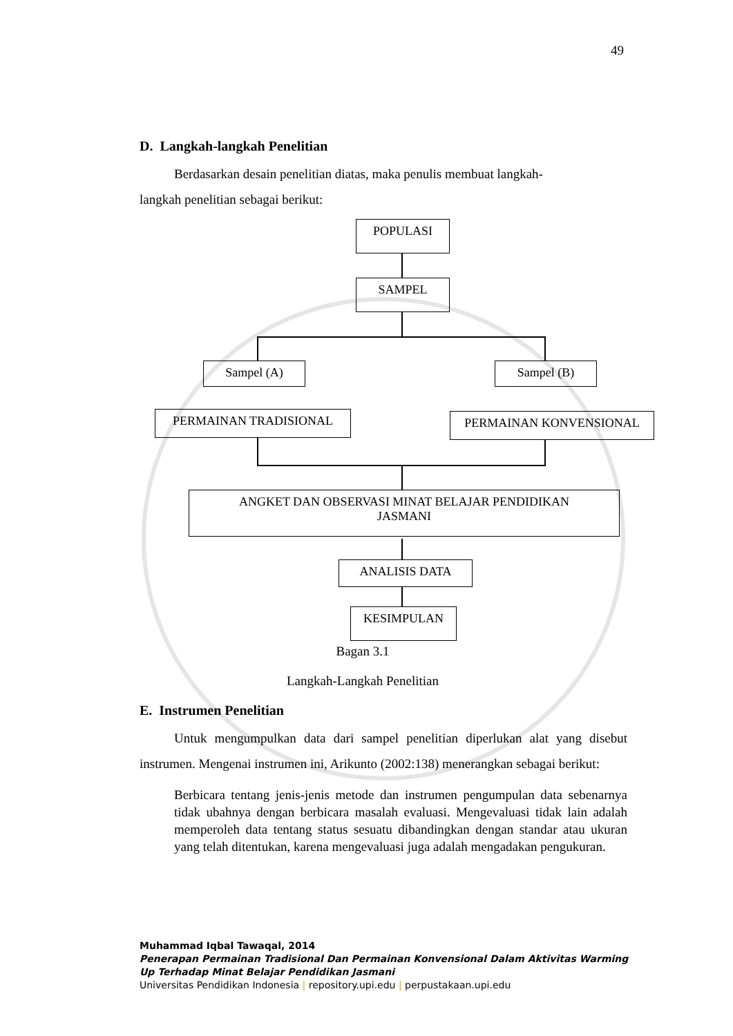49
D. Langkah-langkah Penelitian
Berdasarkan desain penelitian diatas, maka penulis membuat langkah-
langkah penelitian sebagai berikut:
POPULASI
SAMPEL
Sampel (A) Sampel (B)
PERMAINAN TRADISIONAL PERMAINAN KONVENSIONAL
ANGKET DAN OBSERVASI MINAT BELAJAR PENDIDIKAN
JASMANI
ANALISIS DATA
KESIMPULAN
Bagan 3.1
Langkah-Langkah Penelitian
E. Instrumen Penelitian
Untuk mengumpulkan data dari sampel penelitian diperlukan alat yang disebut instrumen. Mengenai instrumen ini, Arikunto (2002:138) menerangkan sebagai berikut:
Berbicara tentang jenis-jenis metode dan instrumen pengumpulan data sebenarnya tidak ubahnya dengan berbicara masalah evaluasi. Mengevaluasi tidak lain adalah memperoleh data tentang status sesuatu dibandingkan dengan standar atau ukuran yang telah ditentukan, karena mengevaluasi juga adalah mengadakan pengukuran.
Muhammad Iqbal Tawaqal, 2014
Penerapan Permainan Tradisional Dan Permainan Konvensional Dalam Aktivitas Warming
Up Terhadap Minat Belajar Pendidikan Jasmani
Universitas Pendidikan Indonesia | repository.upi.edu | perpustakaan.upi.edu